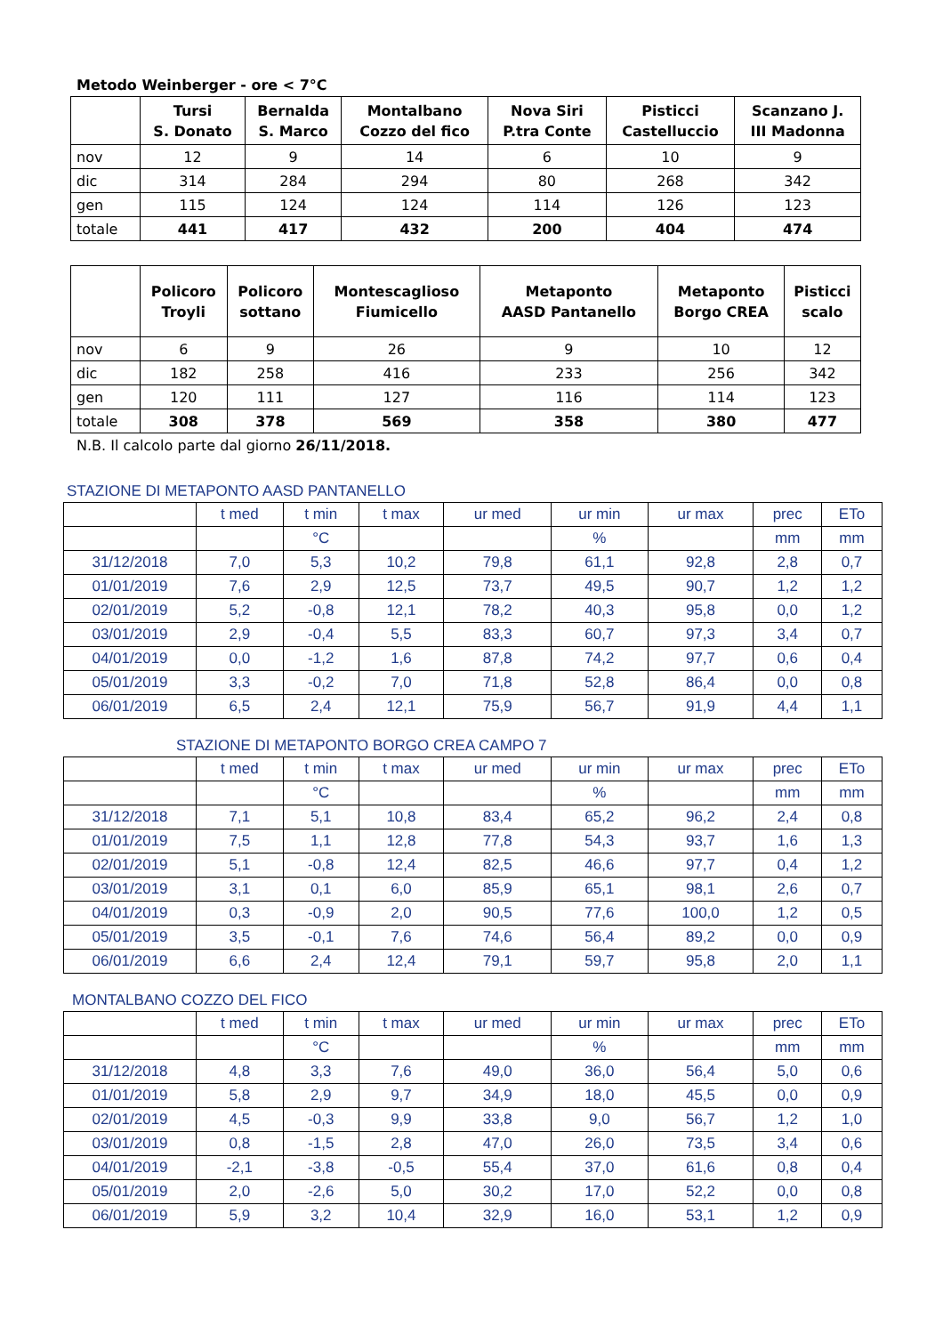Metodo Weinberger - ore < 7°C
| | Tursi S. Donato | Bernalda S. Marco | Montalbano Cozzo del fico | Nova Siri P.tra Conte | Pisticci Castelluccio | Scanzano J. III Madonna |
| --- | --- | --- | --- | --- | --- | --- |
| nov | 12 | 9 | 14 | 6 | 10 | 9 |
| dic | 314 | 284 | 294 | 80 | 268 | 342 |
| gen | 115 | 124 | 124 | 114 | 126 | 123 |
| totale | 441 | 417 | 432 | 200 | 404 | 474 |
| | Policoro Troyli | Policoro sottano | Montescaglioso Fiumicello | Metaponto AASD Pantanello | Metaponto Borgo CREA | Pisticci scalo |
| --- | --- | --- | --- | --- | --- | --- |
| nov | 6 | 9 | 26 | 9 | 10 | 12 |
| dic | 182 | 258 | 416 | 233 | 256 | 342 |
| gen | 120 | 111 | 127 | 116 | 114 | 123 |
| totale | 308 | 378 | 569 | 358 | 380 | 477 |
N.B. Il calcolo parte dal giorno 26/11/2018.
STAZIONE DI METAPONTO AASD PANTANELLO
| | t med | t min | t max | ur med | ur min | ur max | prec | ETo |
| | | °C | | | % | | mm | mm |
| 31/12/2018 | 7,0 | 5,3 | 10,2 | 79,8 | 61,1 | 92,8 | 2,8 | 0,7 |
| 01/01/2019 | 7,6 | 2,9 | 12,5 | 73,7 | 49,5 | 90,7 | 1,2 | 1,2 |
| 02/01/2019 | 5,2 | -0,8 | 12,1 | 78,2 | 40,3 | 95,8 | 0,0 | 1,2 |
| 03/01/2019 | 2,9 | -0,4 | 5,5 | 83,3 | 60,7 | 97,3 | 3,4 | 0,7 |
| 04/01/2019 | 0,0 | -1,2 | 1,6 | 87,8 | 74,2 | 97,7 | 0,6 | 0,4 |
| 05/01/2019 | 3,3 | -0,2 | 7,0 | 71,8 | 52,8 | 86,4 | 0,0 | 0,8 |
| 06/01/2019 | 6,5 | 2,4 | 12,1 | 75,9 | 56,7 | 91,9 | 4,4 | 1,1 |
STAZIONE DI METAPONTO BORGO CREA CAMPO 7
| | t med | t min | t max | ur med | ur min | ur max | prec | ETo |
| | | °C | | | % | | mm | mm |
| 31/12/2018 | 7,1 | 5,1 | 10,8 | 83,4 | 65,2 | 96,2 | 2,4 | 0,8 |
| 01/01/2019 | 7,5 | 1,1 | 12,8 | 77,8 | 54,3 | 93,7 | 1,6 | 1,3 |
| 02/01/2019 | 5,1 | -0,8 | 12,4 | 82,5 | 46,6 | 97,7 | 0,4 | 1,2 |
| 03/01/2019 | 3,1 | 0,1 | 6,0 | 85,9 | 65,1 | 98,1 | 2,6 | 0,7 |
| 04/01/2019 | 0,3 | -0,9 | 2,0 | 90,5 | 77,6 | 100,0 | 1,2 | 0,5 |
| 05/01/2019 | 3,5 | -0,1 | 7,6 | 74,6 | 56,4 | 89,2 | 0,0 | 0,9 |
| 06/01/2019 | 6,6 | 2,4 | 12,4 | 79,1 | 59,7 | 95,8 | 2,0 | 1,1 |
MONTALBANO COZZO DEL FICO
| | t med | t min | t max | ur med | ur min | ur max | prec | ETo |
| | | °C | | | % | | mm | mm |
| 31/12/2018 | 4,8 | 3,3 | 7,6 | 49,0 | 36,0 | 56,4 | 5,0 | 0,6 |
| 01/01/2019 | 5,8 | 2,9 | 9,7 | 34,9 | 18,0 | 45,5 | 0,0 | 0,9 |
| 02/01/2019 | 4,5 | -0,3 | 9,9 | 33,8 | 9,0 | 56,7 | 1,2 | 1,0 |
| 03/01/2019 | 0,8 | -1,5 | 2,8 | 47,0 | 26,0 | 73,5 | 3,4 | 0,6 |
| 04/01/2019 | -2,1 | -3,8 | -0,5 | 55,4 | 37,0 | 61,6 | 0,8 | 0,4 |
| 05/01/2019 | 2,0 | -2,6 | 5,0 | 30,2 | 17,0 | 52,2 | 0,0 | 0,8 |
| 06/01/2019 | 5,9 | 3,2 | 10,4 | 32,9 | 16,0 | 53,1 | 1,2 | 0,9 |